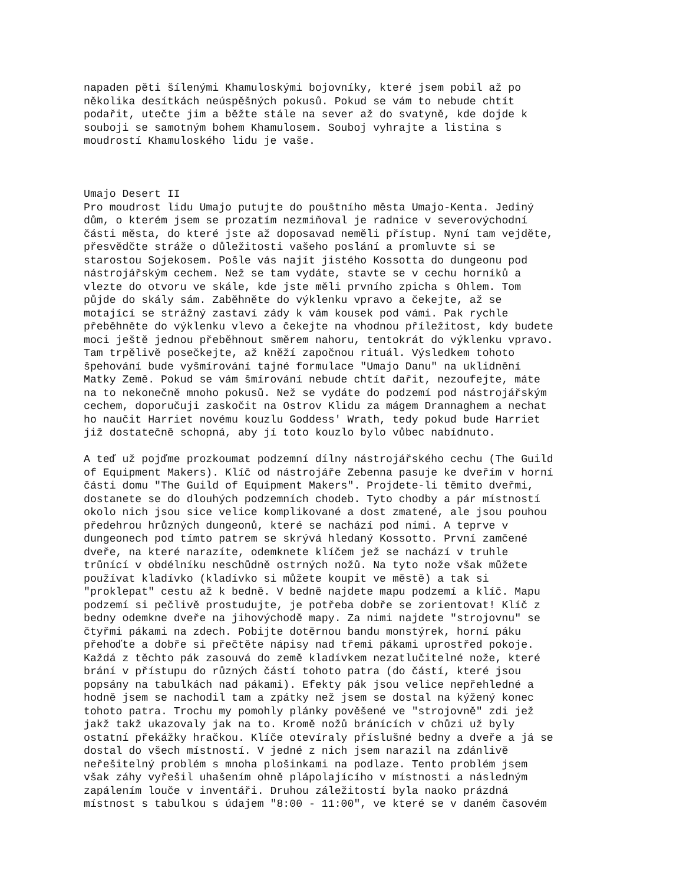napaden pěti šílenými Khamuloskými bojovníky, které jsem pobil až po několika desítkách neúspěšných pokusů. Pokud se vám to nebude chtít podařit, utečte jim a běžte stále na sever až do svatyně, kde dojde k souboji se samotným bohem Khamulosem. Souboj vyhrajte a listina s moudrostí Khamuloského lidu je vaše. Umajo Desert II Pro moudrost lidu Umajo putujte do pouštního města Umajo-Kenta. Jediný dům, o kterém jsem se prozatím nezmiňoval je radnice v severovýchodní části města, do které jste až doposavad neměli přístup. Nyní tam vejděte, přesvědčte stráže o důležitosti vašeho poslání a promluvte si se starostou Sojekosem. Pošle vás najít jistého Kossotta do dungeonu pod nástrojářským cechem. Než se tam vydáte, stavte se v cechu horníků a vlezte do otvoru ve skále, kde jste měli prvního zpicha s Ohlem. Tom půjde do skály sám. Zaběhněte do výklenku vpravo a čekejte, až se motající se strážný zastaví zády k vám kousek pod vámi. Pak rychle přeběhněte do výklenku vlevo a čekejte na vhodnou příležitost, kdy budete moci ještě jednou přeběhnout směrem nahoru, tentokrát do výklenku vpravo. Tam trpělivě posečkejte, až kněží započnou rituál. Výsledkem tohoto špehování bude vyšmírování tajné formulace "Umajo Danu" na uklidnění Matky Země. Pokud se vám šmírování nebude chtít dařit, nezoufejte, máte na to nekonečně mnoho pokusů. Než se vydáte do podzemí pod nástrojářským cechem, doporučuji zaskočit na Ostrov Klidu za mágem Drannaghem a nechat ho naučit Harriet novému kouzlu Goddess' Wrath, tedy pokud bude Harriet již dostatečně schopná, aby jí toto kouzlo bylo vůbec nabídnuto. A teď už pojďme prozkoumat podzemní dílny nástrojářského cechu (The Guild of Equipment Makers). Klíč od nástrojáře Zebenna pasuje ke dveřím v horní části domu "The Guild of Equipment Makers". Projdete-li těmito dveřmi, dostanete se do dlouhých podzemních chodeb. Tyto chodby a pár místností okolo nich jsou sice velice komplikované a dost zmatené, ale jsou pouhou předehrou hrůzných dungeonů, které se nachází pod nimi. A teprve v dungeonech pod tímto patrem se skrývá hledaný Kossotto. První zamčené dveře, na které narazíte, odemknete klíčem jež se nachází v truhle trůnící v obdélníku neschůdně ostrných nožů. Na tyto nože však můžete používat kladívko (kladívko si můžete koupit ve městě) a tak si "proklepat" cestu až k bedně. V bedně najdete mapu podzemí a klíč. Mapu podzemí si pečlivě prostudujte, je potřeba dobře se zorientovat! Klíč z bedny odemkne dveře na jihovýchodě mapy. Za nimi najdete "strojovnu" se čtyřmi pákami na zdech. Pobijte dotěrnou bandu monstýrek, horní páku přehoďte a dobře si přečtěte nápisy nad třemi pákami uprostřed pokoje. Každá z těchto pák zasouvá do země kladívkem nezatlučitelné nože, které brání v přístupu do různých částí tohoto patra (do částí, které jsou popsány na tabulkách nad pákami). Efekty pák jsou velice nepřehledné a hodně jsem se nachodil tam a zpátky než jsem se dostal na kýžený konec tohoto patra. Trochu my pomohly plánky pověšené ve "strojovně" zdi jež jakž takž ukazovaly jak na to. Kromě nožů bránících v chůzi už byly ostatní překážky hračkou. Klíče otevíraly příslušné bedny a dveře a já se dostal do všech místností. V jedné z nich jsem narazil na zdánlivě neřešitelný problém s mnoha plošinkami na podlaze. Tento problém jsem však záhy vyřešil uhašením ohně plápolajícího v místnosti a následným zapálením louče v inventáři. Druhou záležitostí byla naoko prázdná místnost s tabulkou s údajem "8:00 - 11:00", ve které se v daném časovém